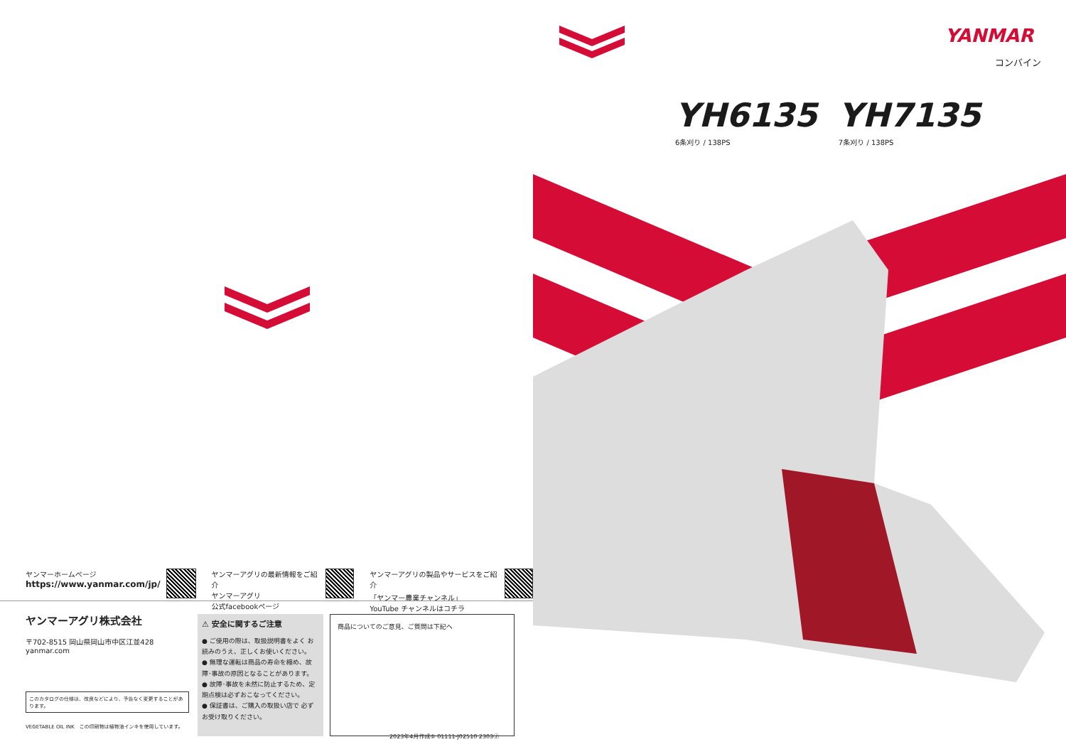ヤンマーホームページ
https://www.yanmar.com/jp/
ヤンマーアグリの最新情報をご紹介
ヤンマーアグリ
公式facebookページ
ヤンマーアグリの製品やサービスをご紹介
「ヤンマー農業チャンネル」
YouTube チャンネルはコチラ
ヤンマーアグリ株式会社
〒702-8515 岡山県岡山市中区江並428
yanmar.com
このカタログの仕様は、改良などにより、予告なく変更することがあります。
VEGETABLE OIL INK　この印刷物は植物油インキを使用しています。
⚠ 安全に関するご注意
● ご使用の際は、取扱説明書をよく お読みのうえ、正しくお使いください。
● 無理な運転は商品の寿命を縮め、故障･事故の原因となることがあります。
● 故障･事故を未然に防止するため、定期点検は必ずおこなってください。
● 保証書は、ご購入の取扱い店で 必ずお受け取りください。
商品についてのご意見、ご質問は下記へ
2023年4月作成① 01111-J02510 2303Ⓙ
YANMAR
コンバイン
YH6135
6条刈り / 138PS
YH7135
7条刈り / 138PS